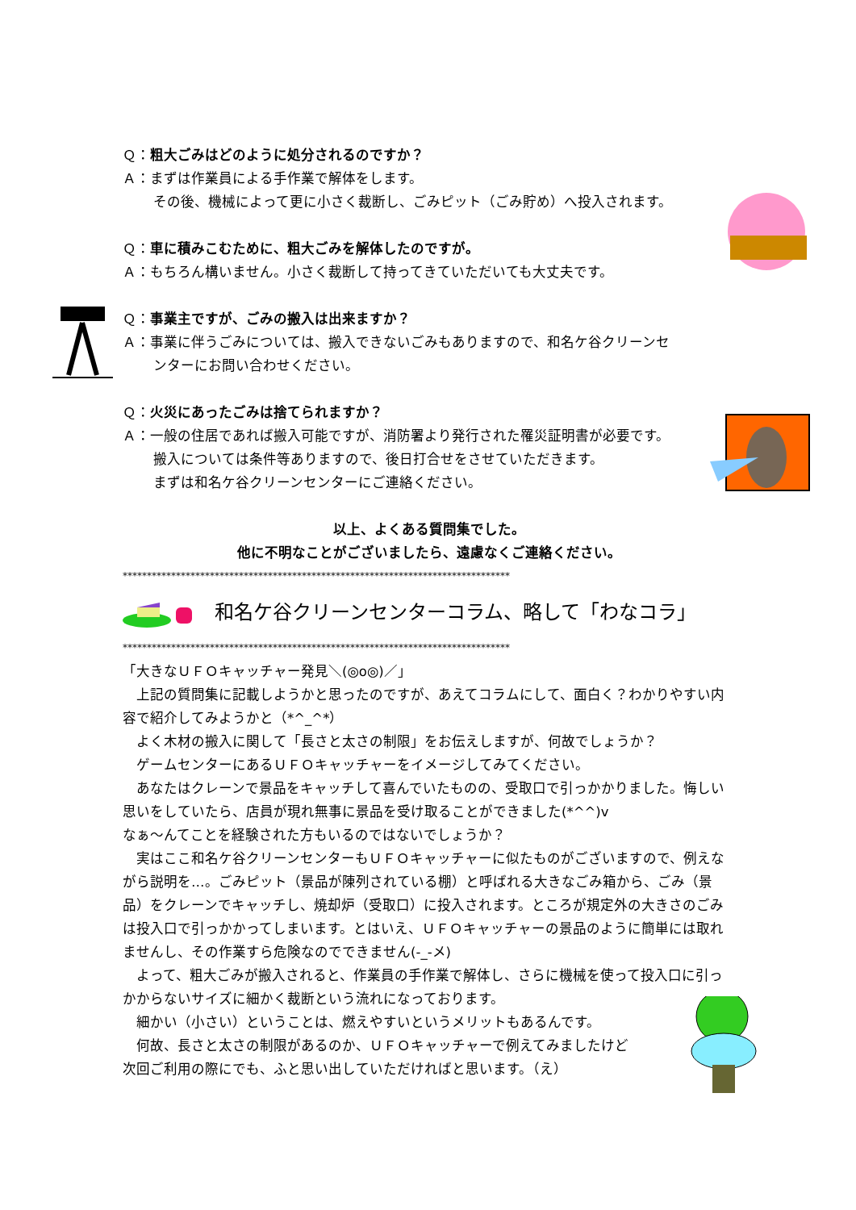Ｑ：粗大ごみはどのように処分されるのですか？
Ａ：まずは作業員による手作業で解体をします。
その後、機械によって更に小さく裁断し、ごみピット（ごみ貯め）へ投入されます。
Ｑ：車に積みこむために、粗大ごみを解体したのですが。
Ａ：もちろん構いません。小さく裁断して持ってきていただいても大丈夫です。
Ｑ：事業主ですが、ごみの搬入は出来ますか？
Ａ：事業に伴うごみについては、搬入できないごみもありますので、和名ケ谷クリーンセ
ンターにお問い合わせください。
Ｑ：火災にあったごみは捨てられますか？
Ａ：一般の住居であれば搬入可能ですが、消防署より発行された罹災証明書が必要です。
搬入については条件等ありますので、後日打合せをさせていただきます。
まずは和名ケ谷クリーンセンターにご連絡ください。
以上、よくある質問集でした。
他に不明なことがございましたら、遠慮なくご連絡ください。
********************************************************************************
和名ケ谷クリーンセンターコラム、略して「わなコラ」
********************************************************************************
「大きなＵＦＯキャッチャー発見＼(◎o◎)／」
　上記の質問集に記載しようかと思ったのですが、あえてコラムにして、面白く？わかりやすい内容で紹介してみようかと（*^_^*）
　よく木材の搬入に関して「長さと太さの制限」をお伝えしますが、何故でしょうか？
　ゲームセンターにあるＵＦＯキャッチャーをイメージしてみてください。
　あなたはクレーンで景品をキャッチして喜んでいたものの、受取口で引っかかりました。悔しい思いをしていたら、店員が現れ無事に景品を受け取ることができました(*^^)v
なぁ～んてことを経験された方もいるのではないでしょうか？
　実はここ和名ケ谷クリーンセンターもＵＦＯキャッチャーに似たものがございますので、例えながら説明を…。ごみピット（景品が陳列されている棚）と呼ばれる大きなごみ箱から、ごみ（景品）をクレーンでキャッチし、焼却炉（受取口）に投入されます。ところが規定外の大きさのごみは投入口で引っかかってしまいます。とはいえ、ＵＦＯキャッチャーの景品のように簡単には取れませんし、その作業すら危険なのでできません(-_-メ)
　よって、粗大ごみが搬入されると、作業員の手作業で解体し、さらに機械を使って投入口に引っかからないサイズに細かく裁断という流れになっております。
　細かい（小さい）ということは、燃えやすいというメリットもあるんです。
　何故、長さと太さの制限があるのか、ＵＦＯキャッチャーで例えてみましたけど
次回ご利用の際にでも、ふと思い出していただければと思います。（え）